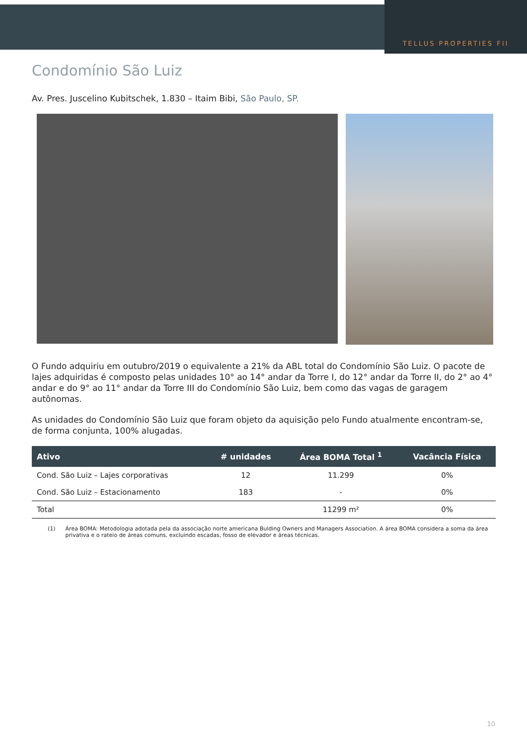TELLUS PROPERTIES FII
Condomínio São Luiz
Av. Pres. Juscelino Kubitschek, 1.830 – Itaim Bibi, São Paulo, SP.
O Fundo adquiriu em outubro/2019 o equivalente a 21% da ABL total do Condomínio São Luiz. O pacote de lajes adquiridas é composto pelas unidades 10° ao 14° andar da Torre I, do 12° andar da Torre II, do 2° ao 4° andar e do 9° ao 11° andar da Torre III do Condomínio São Luiz, bem como das vagas de garagem autônomas.
As unidades do Condomínio São Luiz que foram objeto da aquisição pelo Fundo atualmente encontram-se, de forma conjunta, 100% alugadas.
| Ativo | # unidades | Área BOMA Total <sup>1</sup> | Vacância Física |
| --- | --- | --- | --- |
| Cond. São Luiz – Lajes corporativas | 12 | 11.299 | 0% |
| Cond. São Luiz – Estacionamento | 183 | - | 0% |
| Total | | 11299 m² | 0% |
(1) Área BOMA: Metodologia adotada pela da associação norte americana Bulding Owners and Managers Association. A área BOMA considera a soma da área privativa e o rateio de áreas comuns, excluindo escadas, fosso de elevador e áreas técnicas.
10